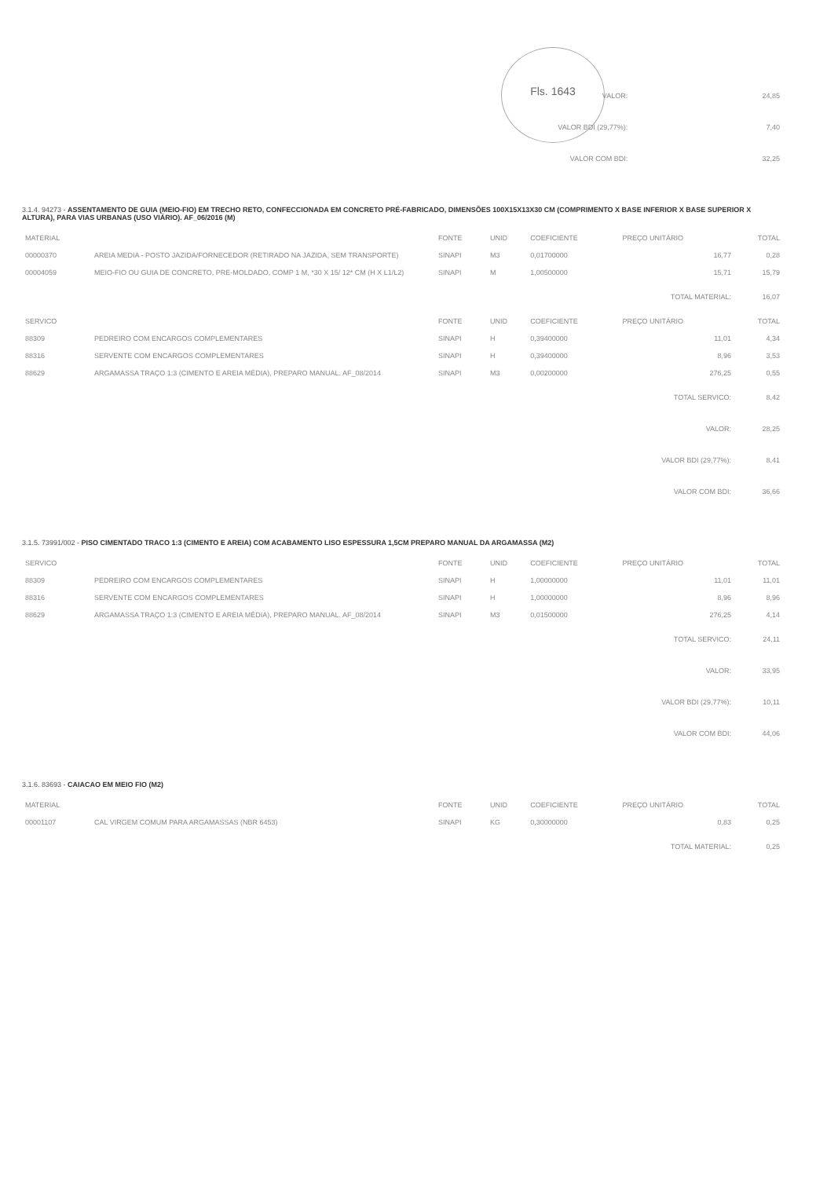Fls. 1643
| VALOR: | 24,85 |
| VALOR BDI (29,77%): | 7,40 |
| VALOR COM BDI: | 32,25 |
3.1.4. 94273 - ASSENTAMENTO DE GUIA (MEIO-FIO) EM TRECHO RETO, CONFECCIONADA EM CONCRETO PRÉ-FABRICADO, DIMENSÕES 100X15X13X30 CM (COMPRIMENTO X BASE INFERIOR X BASE SUPERIOR X ALTURA), PARA VIAS URBANAS (USO VIÁRIO). AF_06/2016 (M)
| MATERIAL | | FONTE | UNID | COEFICIENTE | PREÇO UNITÁRIO | TOTAL |
| --- | --- | --- | --- | --- | --- | --- |
| 00000370 | AREIA MEDIA - POSTO JAZIDA/FORNECEDOR (RETIRADO NA JAZIDA, SEM TRANSPORTE) | SINAPI | M3 | 0,01700000 | 16,77 | 0,28 |
| 00004059 | MEIO-FIO OU GUIA DE CONCRETO, PRE-MOLDADO, COMP 1 M, *30 X 15/ 12* CM (H X L1/L2) | SINAPI | M | 1,00500000 | 15,71 | 15,79 |
| TOTAL MATERIAL: | | | | | | 16,07 |
| SERVICO | | FONTE | UNID | COEFICIENTE | PREÇO UNITÁRIO | TOTAL |
| 88309 | PEDREIRO COM ENCARGOS COMPLEMENTARES | SINAPI | H | 0,39400000 | 11,01 | 4,34 |
| 88316 | SERVENTE COM ENCARGOS COMPLEMENTARES | SINAPI | H | 0,39400000 | 8,96 | 3,53 |
| 88629 | ARGAMASSA TRAÇO 1:3 (CIMENTO E AREIA MÉDIA), PREPARO MANUAL. AF_08/2014 | SINAPI | M3 | 0,00200000 | 276,25 | 0,55 |
| TOTAL SERVICO: | | | | | | 8,42 |
| VALOR: | | | | | | 28,25 |
| VALOR BDI (29,77%): | | | | | | 8,41 |
| VALOR COM BDI: | | | | | | 36,66 |
3.1.5. 73991/002 - PISO CIMENTADO TRACO 1:3 (CIMENTO E AREIA) COM ACABAMENTO LISO ESPESSURA 1,5CM PREPARO MANUAL DA ARGAMASSA (M2)
| SERVICO | | FONTE | UNID | COEFICIENTE | PREÇO UNITÁRIO | TOTAL |
| --- | --- | --- | --- | --- | --- | --- |
| 88309 | PEDREIRO COM ENCARGOS COMPLEMENTARES | SINAPI | H | 1,00000000 | 11,01 | 11,01 |
| 88316 | SERVENTE COM ENCARGOS COMPLEMENTARES | SINAPI | H | 1,00000000 | 8,96 | 8,96 |
| 88629 | ARGAMASSA TRAÇO 1:3 (CIMENTO E AREIA MÉDIA), PREPARO MANUAL. AF_08/2014 | SINAPI | M3 | 0,01500000 | 276,25 | 4,14 |
| TOTAL SERVICO: | | | | | | 24,11 |
| VALOR: | | | | | | 33,95 |
| VALOR BDI (29,77%): | | | | | | 10,11 |
| VALOR COM BDI: | | | | | | 44,06 |
3.1.6. 83693 - CAIACAO EM MEIO FIO (M2)
| MATERIAL | | FONTE | UNID | COEFICIENTE | PREÇO UNITÁRIO | TOTAL |
| --- | --- | --- | --- | --- | --- | --- |
| 00001107 | CAL VIRGEM COMUM PARA ARGAMASSAS (NBR 6453) | SINAPI | KG | 0,30000000 | 0,83 | 0,25 |
| TOTAL MATERIAL: | | | | | | 0,25 |